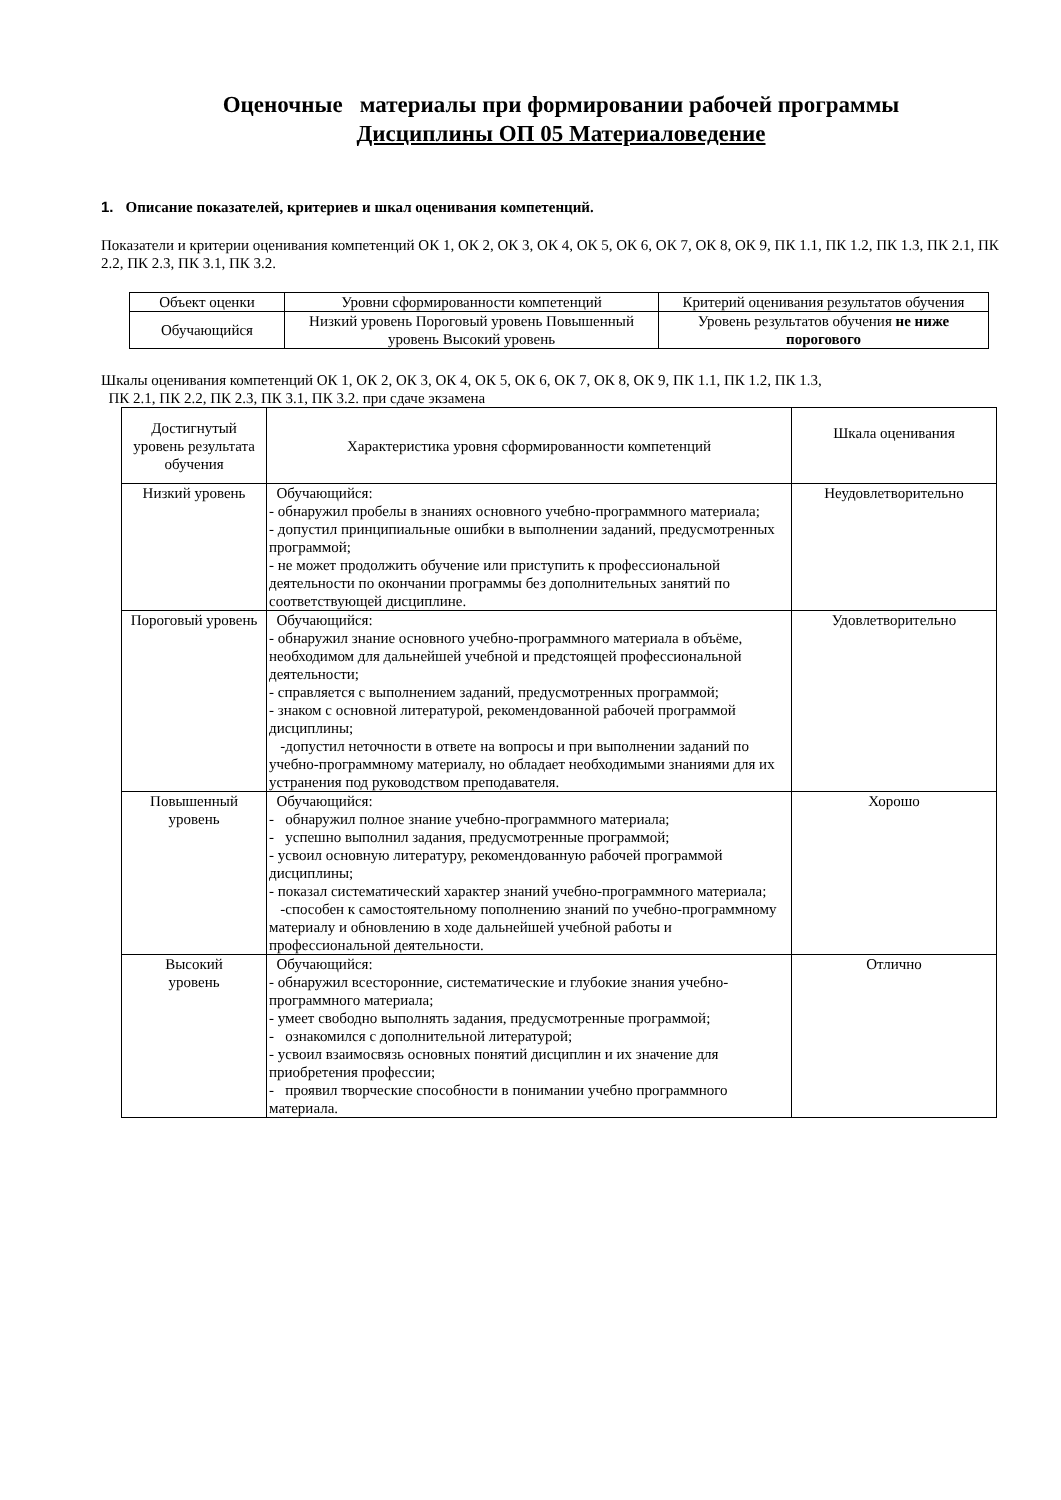Оценочные материалы при формировании рабочей программы
Дисциплины ОП 05 Материаловедение
1. Описание показателей, критериев и шкал оценивания компетенций.
Показатели и критерии оценивания компетенций ОК 1, ОК 2, ОК 3, ОК 4, ОК 5, ОК 6, ОК 7, ОК 8, ОК 9, ПК 1.1, ПК 1.2, ПК 1.3, ПК 2.1, ПК 2.2, ПК 2.3, ПК 3.1, ПК 3.2.
| Объект оценки | Уровни сформированности компетенций | Критерий оценивания результатов обучения |
| Обучающийся | Низкий уровень Пороговый уровень Повышенный уровень Высокий уровень | Уровень результатов обучения не ниже порогового |
Шкалы оценивания компетенций ОК 1, ОК 2, ОК 3, ОК 4, ОК 5, ОК 6, ОК 7, ОК 8, ОК 9, ПК 1.1, ПК 1.2, ПК 1.3,
ПК 2.1, ПК 2.2, ПК 2.3, ПК 3.1, ПК 3.2. при сдаче экзамена
| Достигнутый уровень результата обучения | Характеристика уровня сформированности компетенций | Шкала оценивания |
| --- | --- | --- |
| Низкий уровень | Обучающийся: - обнаружил пробелы в знаниях основного учебно-программного материала; - допустил принципиальные ошибки в выполнении заданий, предусмотренных программой; - не может продолжить обучение или приступить к профессиональной деятельности по окончании программы без дополнительных занятий по соответствующей дисциплине. | Неудовлетворительно |
| Пороговый уровень | Обучающийся: - обнаружил знание основного учебно-программного материала в объёме, необходимом для дальнейшей учебной и предстоящей профессиональной деятельности; - справляется с выполнением заданий, предусмотренных программой; - знаком с основной литературой, рекомендованной рабочей программой дисциплины; -допустил неточности в ответе на вопросы и при выполнении заданий по учебно-программному материалу, но обладает необходимыми знаниями для их устранения под руководством преподавателя. | Удовлетворительно |
| Повышенный уровень | Обучающийся: - обнаружил полное знание учебно-программного материала; - успешно выполнил задания, предусмотренные программой; - усвоил основную литературу, рекомендованную рабочей программой дисциплины; - показал систематический характер знаний учебно-программного материала; -способен к самостоятельному пополнению знаний по учебно-программному материалу и обновлению в ходе дальнейшей учебной работы и профессиональной деятельности. | Хорошо |
| Высокий уровень | Обучающийся: - обнаружил всесторонние, систематические и глубокие знания учебно-программного материала; - умеет свободно выполнять задания, предусмотренные программой; - ознакомился с дополнительной литературой; - усвоил взаимосвязь основных понятий дисциплин и их значение для приобретения профессии; - проявил творческие способности в понимании учебно программного материала. | Отлично |